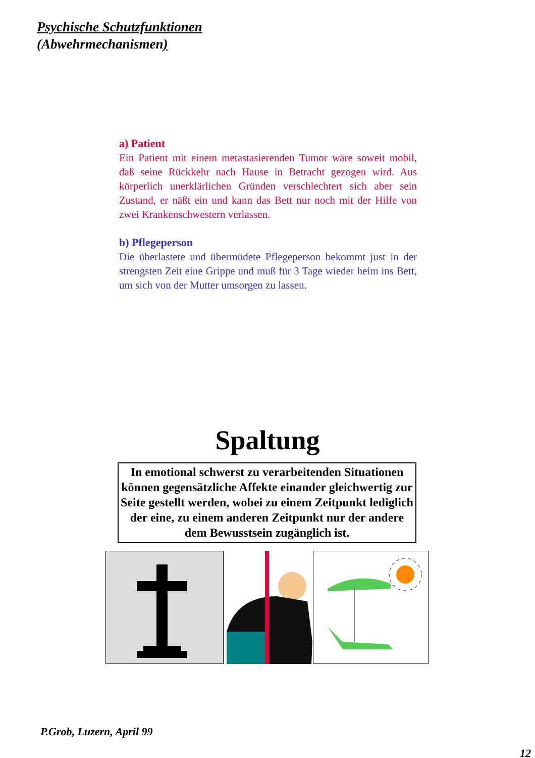Psychische Schutzfunktionen
(Abwehrmechanismen)
a) Patient
Ein Patient mit einem metastasierenden Tumor wäre soweit mobil, daß seine Rückkehr nach Hause in Betracht gezogen wird. Aus körperlich unerklärlichen Gründen verschlechtert sich aber sein Zustand, er näßt ein und kann das Bett nur noch mit der Hilfe von zwei Krankenschwestern verlassen.
b) Pflegeperson
Die überlastete und übermüdete Pflegeperson bekommt just in der strengsten Zeit eine Grippe und muß für 3 Tage wieder heim ins Bett, um sich von der Mutter umsorgen zu lassen.
Spaltung
In emotional schwerst zu verarbeitenden Situationen können gegensätzliche Affekte einander gleichwertig zur Seite gestellt werden, wobei zu einem Zeitpunkt lediglich der eine, zu einem anderen Zeitpunkt nur der andere dem Bewusstsein zugänglich ist.
P.Grob, Luzern, April 99
12